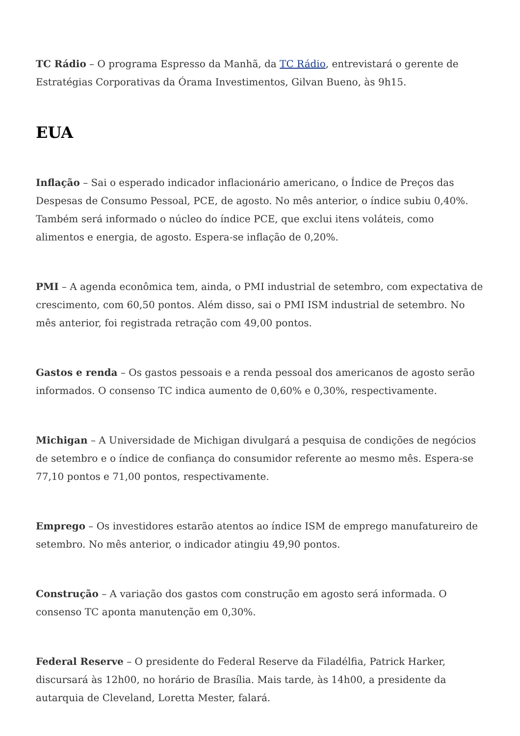TC Rádio – O programa Espresso da Manhã, da TC Rádio, entrevistará o gerente de Estratégias Corporativas da Órama Investimentos, Gilvan Bueno, às 9h15.
EUA
Inflação – Sai o esperado indicador inflacionário americano, o Índice de Preços das Despesas de Consumo Pessoal, PCE, de agosto. No mês anterior, o índice subiu 0,40%. Também será informado o núcleo do índice PCE, que exclui itens voláteis, como alimentos e energia, de agosto. Espera-se inflação de 0,20%.
PMI – A agenda econômica tem, ainda, o PMI industrial de setembro, com expectativa de crescimento, com 60,50 pontos. Além disso, sai o PMI ISM industrial de setembro. No mês anterior, foi registrada retração com 49,00 pontos.
Gastos e renda – Os gastos pessoais e a renda pessoal dos americanos de agosto serão informados. O consenso TC indica aumento de 0,60% e 0,30%, respectivamente.
Michigan – A Universidade de Michigan divulgará a pesquisa de condições de negócios de setembro e o índice de confiança do consumidor referente ao mesmo mês. Espera-se 77,10 pontos e 71,00 pontos, respectivamente.
Emprego – Os investidores estarão atentos ao índice ISM de emprego manufatureiro de setembro. No mês anterior, o indicador atingiu 49,90 pontos.
Construção – A variação dos gastos com construção em agosto será informada. O consenso TC aponta manutenção em 0,30%.
Federal Reserve – O presidente do Federal Reserve da Filadélfia, Patrick Harker, discursará às 12h00, no horário de Brasília. Mais tarde, às 14h00, a presidente da autarquia de Cleveland, Loretta Mester, falará.